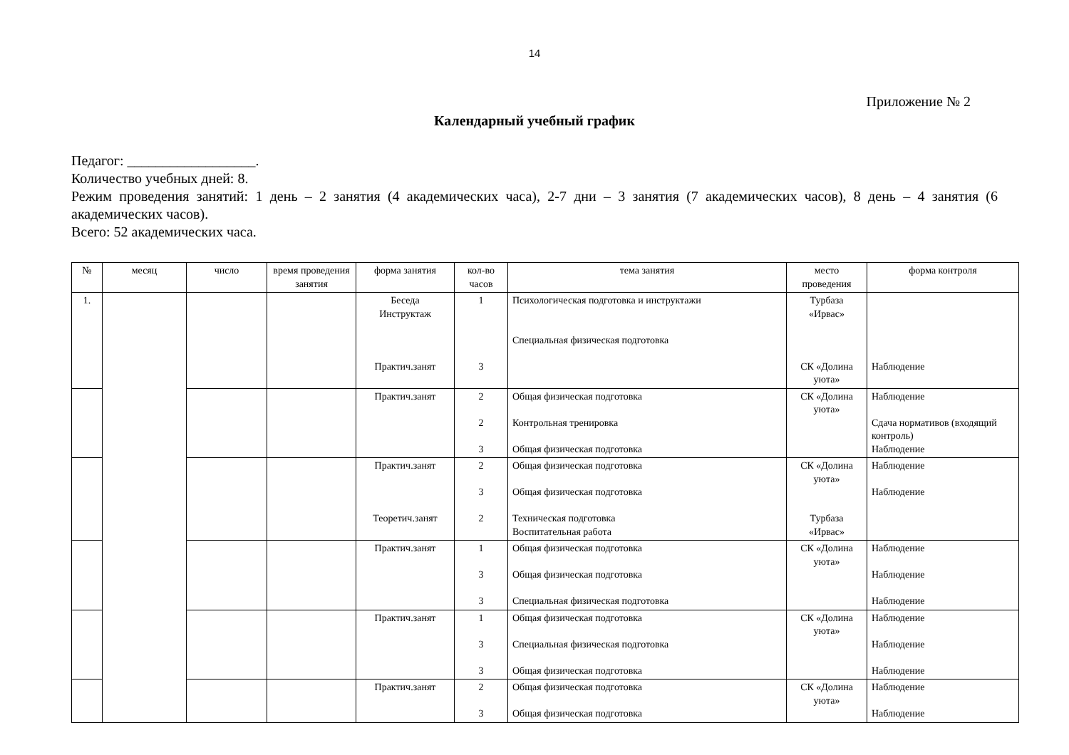14
Приложение № 2
Календарный учебный график
Педагог: __________________.
Количество учебных дней: 8.
Режим проведения занятий: 1 день – 2 занятия (4 академических часа), 2-7 дни – 3 занятия (7 академических часов), 8 день – 4 занятия (6 академических часов).
Всего: 52 академических часа.
| № | месяц | число | время проведения занятия | форма занятия | кол-во часов | тема занятия | место проведения | форма контроля |
| --- | --- | --- | --- | --- | --- | --- | --- | --- |
| 1. | | | | Беседа Инструктаж Практич.занят | 1 3 | Психологическая подготовка и инструктажи Специальная физическая подготовка | Турбаза «Ирвас» СК «Долина уюта» | Наблюдение |
| | | | | Практич.занят | 2 2 3 | Общая физическая подготовка Контрольная тренировка Общая физическая подготовка | СК «Долина уюта» | Наблюдение Сдача нормативов (входящий контроль) Наблюдение |
| | | | | Практич.занят Теоретич.занят | 2 3 2 | Общая физическая подготовка Общая физическая подготовка Техническая подготовка Воспитательная работа | СК «Долина уюта» Турбаза «Ирвас» | Наблюдение Наблюдение |
| | | | | Практич.занят | 1 3 3 | Общая физическая подготовка Общая физическая подготовка Специальная физическая подготовка | СК «Долина уюта» | Наблюдение Наблюдение Наблюдение |
| | | | | Практич.занят | 1 3 3 | Общая физическая подготовка Специальная физическая подготовка Общая физическая подготовка | СК «Долина уюта» | Наблюдение Наблюдение Наблюдение |
| | | | | Практич.занят | 2 3 | Общая физическая подготовка Общая физическая подготовка | СК «Долина уюта» | Наблюдение Наблюдение |